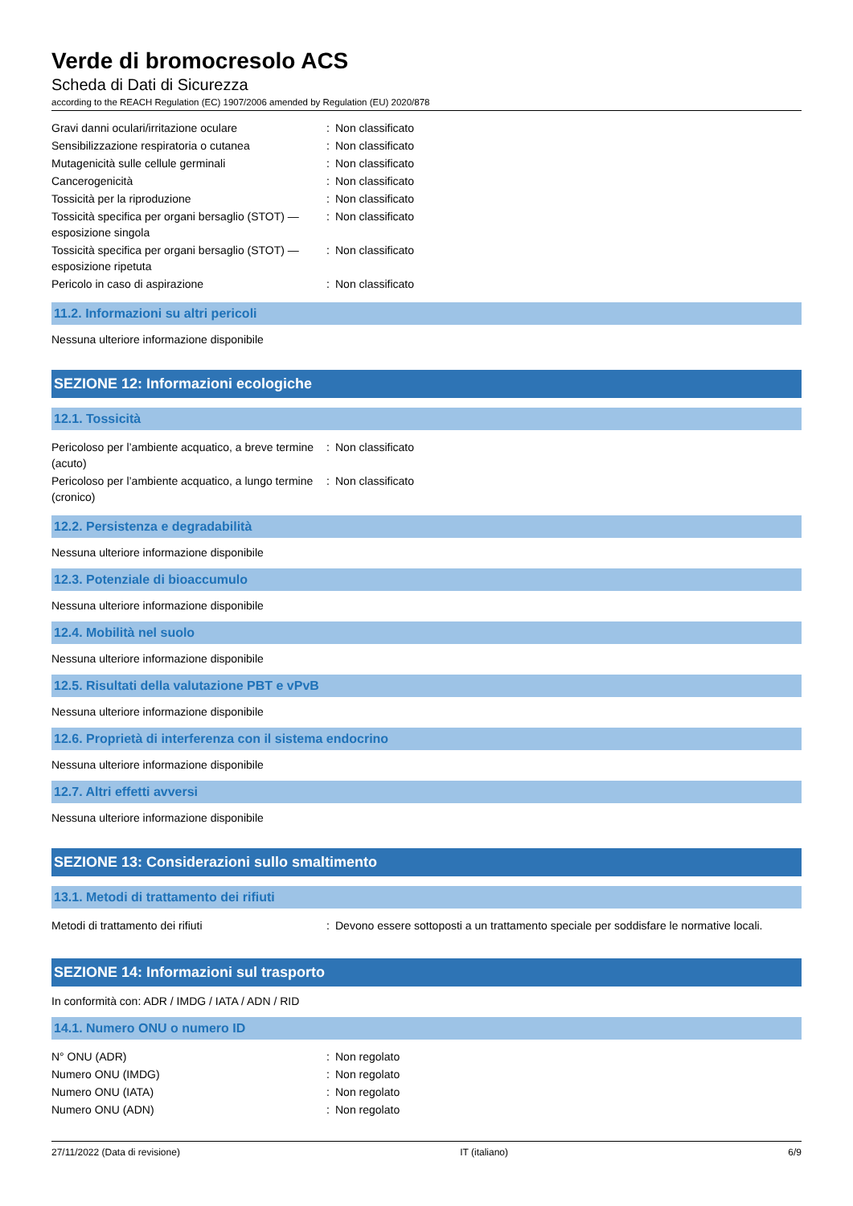Verde di bromocresolo ACS
Scheda di Dati di Sicurezza
according to the REACH Regulation (EC) 1907/2006 amended by Regulation (EU) 2020/878
| Gravi danni oculari/irritazione oculare | : | Non classificato |
| Sensibilizzazione respiratoria o cutanea | : | Non classificato |
| Mutagenicità sulle cellule germinali | : | Non classificato |
| Cancerogenicità | : | Non classificato |
| Tossicità per la riproduzione | : | Non classificato |
| Tossicità specifica per organi bersaglio (STOT) — esposizione singola | : | Non classificato |
| Tossicità specifica per organi bersaglio (STOT) — esposizione ripetuta | : | Non classificato |
| Pericolo in caso di aspirazione | : | Non classificato |
11.2. Informazioni su altri pericoli
Nessuna ulteriore informazione disponibile
SEZIONE 12: Informazioni ecologiche
12.1. Tossicità
| Pericoloso per l’ambiente acquatico, a breve termine (acuto) | : | Non classificato |
| Pericoloso per l’ambiente acquatico, a lungo termine (cronico) | : | Non classificato |
12.2. Persistenza e degradabilità
Nessuna ulteriore informazione disponibile
12.3. Potenziale di bioaccumulo
Nessuna ulteriore informazione disponibile
12.4. Mobilità nel suolo
Nessuna ulteriore informazione disponibile
12.5. Risultati della valutazione PBT e vPvB
Nessuna ulteriore informazione disponibile
12.6. Proprietà di interferenza con il sistema endocrino
Nessuna ulteriore informazione disponibile
12.7. Altri effetti avversi
Nessuna ulteriore informazione disponibile
SEZIONE 13: Considerazioni sullo smaltimento
13.1. Metodi di trattamento dei rifiuti
| Metodi di trattamento dei rifiuti | : | Devono essere sottoposti a un trattamento speciale per soddisfare le normative locali. |
SEZIONE 14: Informazioni sul trasporto
In conformità con: ADR / IMDG / IATA / ADN / RID
14.1. Numero ONU o numero ID
| N° ONU (ADR) | : | Non regolato |
| Numero ONU (IMDG) | : | Non regolato |
| Numero ONU (IATA) | : | Non regolato |
| Numero ONU (ADN) | : | Non regolato |
27/11/2022 (Data di revisione) IT (italiano) 6/9